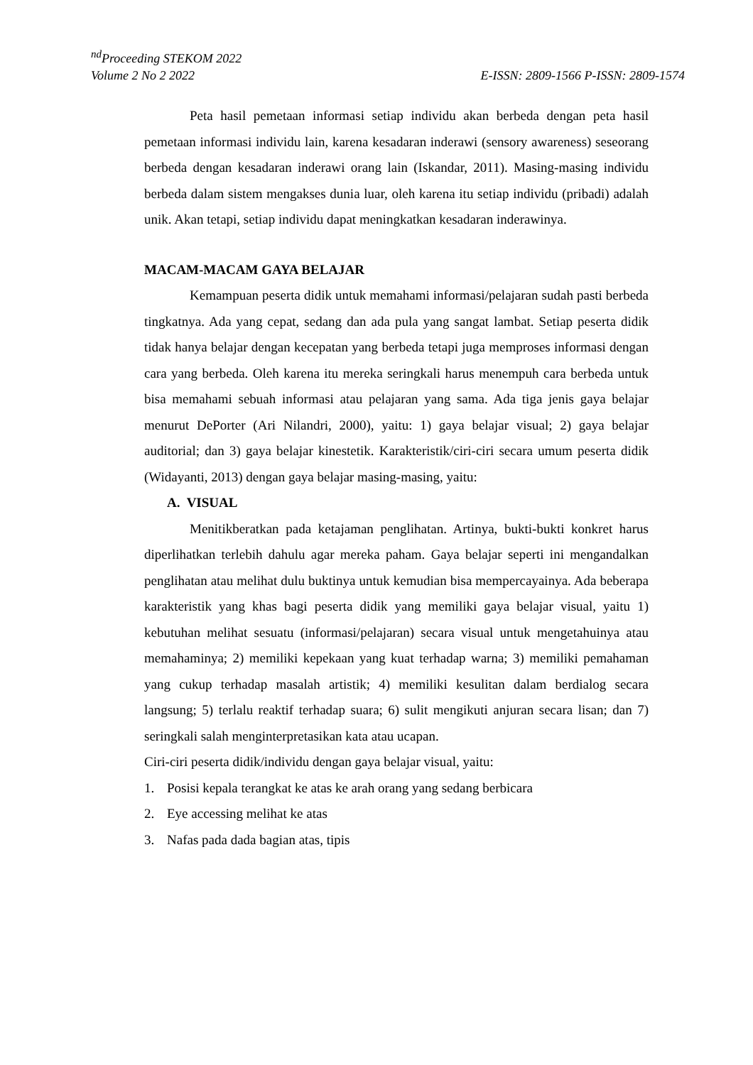<sup>nd</sup>Proceeding STEKOM 2022
Volume 2 No 2 2022 E-ISSN: 2809-1566 P-ISSN: 2809-1574
Peta hasil pemetaan informasi setiap individu akan berbeda dengan peta hasil pemetaan informasi individu lain, karena kesadaran inderawi (sensory awareness) seseorang berbeda dengan kesadaran inderawi orang lain (Iskandar, 2011). Masing-masing individu berbeda dalam sistem mengakses dunia luar, oleh karena itu setiap individu (pribadi) adalah unik. Akan tetapi, setiap individu dapat meningkatkan kesadaran inderawinya.
MACAM-MACAM GAYA BELAJAR
Kemampuan peserta didik untuk memahami informasi/pelajaran sudah pasti berbeda tingkatnya. Ada yang cepat, sedang dan ada pula yang sangat lambat. Setiap peserta didik tidak hanya belajar dengan kecepatan yang berbeda tetapi juga memproses informasi dengan cara yang berbeda. Oleh karena itu mereka seringkali harus menempuh cara berbeda untuk bisa memahami sebuah informasi atau pelajaran yang sama. Ada tiga jenis gaya belajar menurut DePorter (Ari Nilandri, 2000), yaitu: 1) gaya belajar visual; 2) gaya belajar auditorial; dan 3) gaya belajar kinestetik. Karakteristik/ciri-ciri secara umum peserta didik (Widayanti, 2013) dengan gaya belajar masing-masing, yaitu:
A. VISUAL
Menitikberatkan pada ketajaman penglihatan. Artinya, bukti-bukti konkret harus diperlihatkan terlebih dahulu agar mereka paham. Gaya belajar seperti ini mengandalkan penglihatan atau melihat dulu buktinya untuk kemudian bisa mempercayainya. Ada beberapa karakteristik yang khas bagi peserta didik yang memiliki gaya belajar visual, yaitu 1) kebutuhan melihat sesuatu (informasi/pelajaran) secara visual untuk mengetahuinya atau memahaminya; 2) memiliki kepekaan yang kuat terhadap warna; 3) memiliki pemahaman yang cukup terhadap masalah artistik; 4) memiliki kesulitan dalam berdialog secara langsung; 5) terlalu reaktif terhadap suara; 6) sulit mengikuti anjuran secara lisan; dan 7) seringkali salah menginterpretasikan kata atau ucapan.
Ciri-ciri peserta didik/individu dengan gaya belajar visual, yaitu:
1. Posisi kepala terangkat ke atas ke arah orang yang sedang berbicara
2. Eye accessing melihat ke atas
3. Nafas pada dada bagian atas, tipis